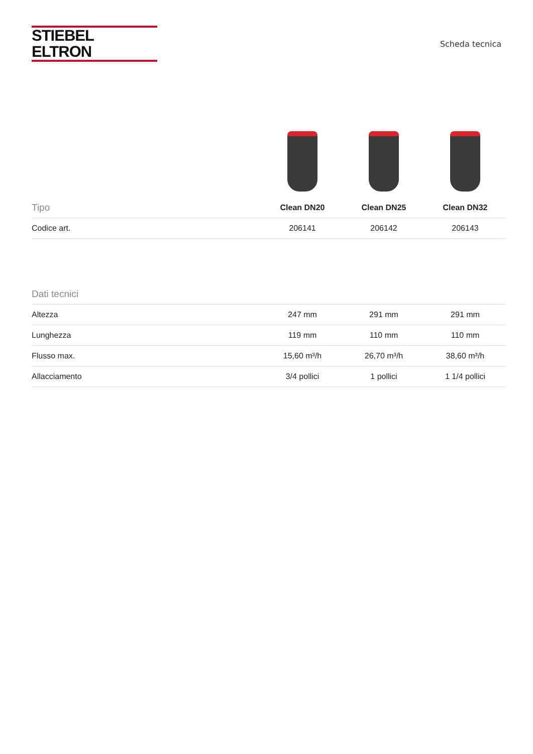STIEBEL ELTRON
Scheda tecnica
| Tipo | Clean DN20 | Clean DN25 | Clean DN32 |
| --- | --- | --- | --- |
| Codice art. | 206141 | 206142 | 206143 |
| Dati tecnici | | | |
| --- | --- | --- | --- |
| Altezza | 247 mm | 291 mm | 291 mm |
| Lunghezza | 119 mm | 110 mm | 110 mm |
| Flusso max. | 15,60 m³/h | 26,70 m³/h | 38,60 m³/h |
| Allacciamento | 3/4 pollici | 1 pollici | 1 1/4 pollici |